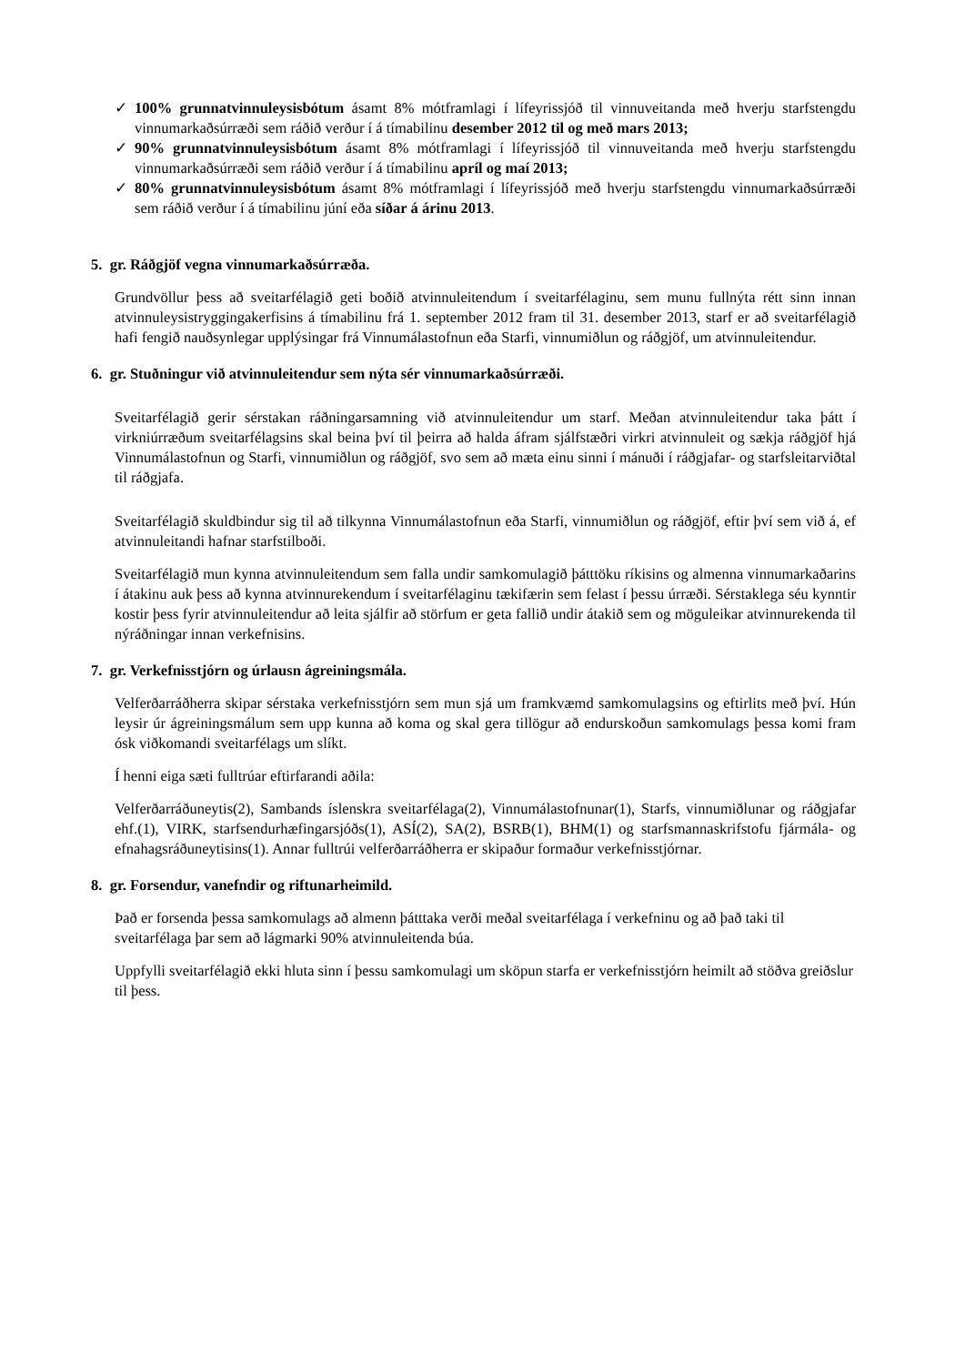✓ 100% grunnatvinnuleysisbótum ásamt 8% mótframlagi í lífeyrissjóð til vinnuveitanda með hverju starfstengdu vinnumarkaðsúrræði sem ráðið verður í á tímabilinu desember 2012 til og með mars 2013;
✓ 90% grunnatvinnuleysisbótum ásamt 8% mótframlagi í lífeyrissjóð til vinnuveitanda með hverju starfstengdu vinnumarkaðsúrræði sem ráðið verður í á tímabilinu apríl og maí 2013;
✓ 80% grunnatvinnuleysisbótum ásamt 8% mótframlagi í lífeyrissjóð með hverju starfstengdu vinnumarkaðsúrræði sem ráðið verður í á tímabilinu júní eða síðar á árinu 2013.
5. gr. Ráðgjöf vegna vinnumarkaðsúrræða.
Grundvöllur þess að sveitarfélagið geti boðið atvinnuleitendum í sveitarfélaginu, sem munu fullnýta rétt sinn innan atvinnuleysistryggingakerfisins á tímabilinu frá 1. september 2012 fram til 31. desember 2013, starf er að sveitarfélagið hafi fengið nauðsynlegar upplýsingar frá Vinnumálastofnun eða Starfi, vinnumiðlun og ráðgjöf, um atvinnuleitendur.
6. gr. Stuðningur við atvinnuleitendur sem nýta sér vinnumarkaðsúrræði.
Sveitarfélagið gerir sérstakan ráðningarsamning við atvinnuleitendur um starf. Meðan atvinnuleitendur taka þátt í virkniúrræðum sveitarfélagsins skal beina því til þeirra að halda áfram sjálfstæðri virkri atvinnuleit og sækja ráðgjöf hjá Vinnumálastofnun og Starfi, vinnumiðlun og ráðgjöf, svo sem að mæta einu sinni í mánuði í ráðgjafar- og starfsleitarviðtal til ráðgjafa.
Sveitarfélagið skuldbindur sig til að tilkynna Vinnumálastofnun eða Starfi, vinnumiðlun og ráðgjöf, eftir því sem við á, ef atvinnuleitandi hafnar starfstilboði.
Sveitarfélagið mun kynna atvinnuleitendum sem falla undir samkomulagið þátttöku ríkisins og almenna vinnumarkaðarins í átakinu auk þess að kynna atvinnurekendum í sveitarfélaginu tækifærin sem felast í þessu úrræði. Sérstaklega séu kynntir kostir þess fyrir atvinnuleitendur að leita sjálfir að störfum er geta fallið undir átakið sem og möguleikar atvinnurekenda til nýráðningar innan verkefnisins.
7. gr. Verkefnisstjórn og úrlausn ágreiningsmála.
Velferðarráðherra skipar sérstaka verkefnisstjórn sem mun sjá um framkvæmd samkomulagsins og eftirlits með því. Hún leysir úr ágreiningsmálum sem upp kunna að koma og skal gera tillögur að endurskoðun samkomulags þessa komi fram ósk viðkomandi sveitarfélags um slíkt.
Í henni eiga sæti fulltrúar eftirfarandi aðila:
Velferðarráðuneytis(2), Sambands íslenskra sveitarfélaga(2), Vinnumálastofnunar(1), Starfs, vinnumiðlunar og ráðgjafar ehf.(1), VIRK, starfsendurhæfingarsjóðs(1), ASÍ(2), SA(2), BSRB(1), BHM(1) og starfsmannaskrifstofu fjármála- og efnahagsráðuneytisins(1). Annar fulltrúi velferðarráðherra er skipaður formaður verkefnisstjórnar.
8. gr. Forsendur, vanefndir og riftunarheimild.
Það er forsenda þessa samkomulags að almenn þátttaka verði meðal sveitarfélaga í verkefninu og að það taki til sveitarfélaga þar sem að lágmarki 90% atvinnuleitenda búa.
Uppfylli sveitarfélagið ekki hluta sinn í þessu samkomulagi um sköpun starfa er verkefnisstjórn heimilt að stöðva greiðslur til þess.